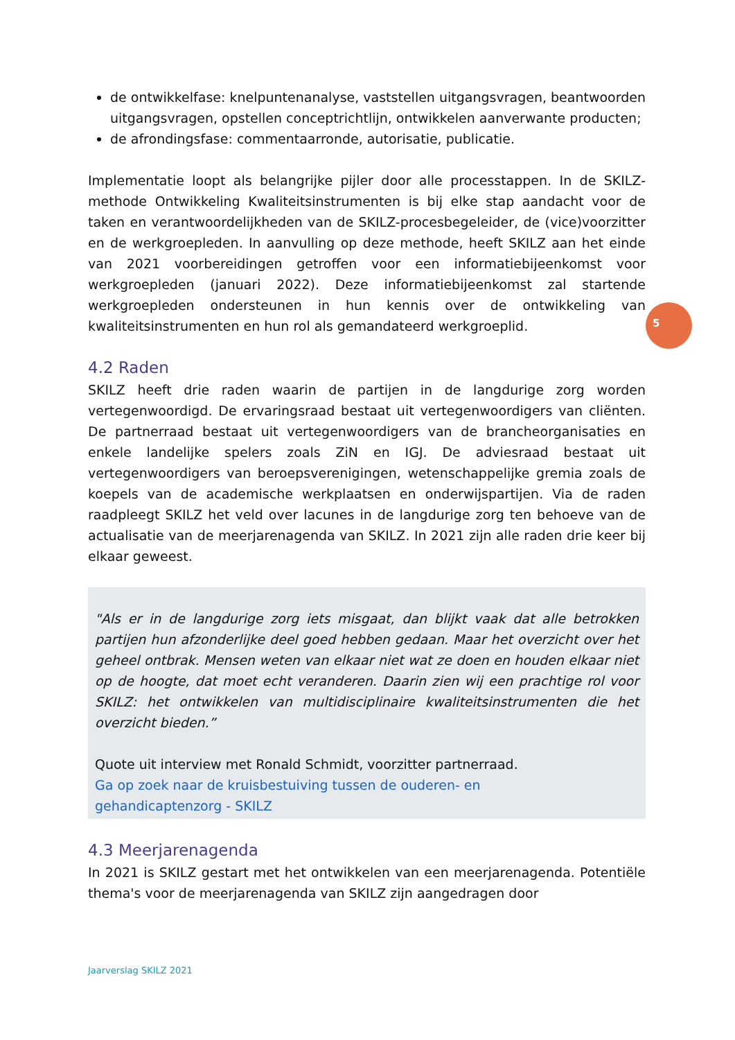de ontwikkelfase: knelpuntenanalyse, vaststellen uitgangsvragen, beantwoorden uitgangsvragen, opstellen conceptrichtlijn, ontwikkelen aanverwante producten;
de afrondingsfase: commentaarronde, autorisatie, publicatie.
Implementatie loopt als belangrijke pijler door alle processtappen. In de SKILZ-methode Ontwikkeling Kwaliteitsinstrumenten is bij elke stap aandacht voor de taken en verantwoordelijkheden van de SKILZ-procesbegeleider, de (vice)voorzitter en de werkgroepleden. In aanvulling op deze methode, heeft SKILZ aan het einde van 2021 voorbereidingen getroffen voor een informatiebijeenkomst voor werkgroepleden (januari 2022). Deze informatiebijeenkomst zal startende werkgroepleden ondersteunen in hun kennis over de ontwikkeling van kwaliteitsinstrumenten en hun rol als gemandateerd werkgroeplid.
4.2 Raden
SKILZ heeft drie raden waarin de partijen in de langdurige zorg worden vertegenwoordigd. De ervaringsraad bestaat uit vertegenwoordigers van cliënten. De partnerraad bestaat uit vertegenwoordigers van de brancheorganisaties en enkele landelijke spelers zoals ZiN en IGJ. De adviesraad bestaat uit vertegenwoordigers van beroepsverenigingen, wetenschappelijke gremia zoals de koepels van de academische werkplaatsen en onderwijspartijen. Via de raden raadpleegt SKILZ het veld over lacunes in de langdurige zorg ten behoeve van de actualisatie van de meerjarenagenda van SKILZ. In 2021 zijn alle raden drie keer bij elkaar geweest.
"Als er in de langdurige zorg iets misgaat, dan blijkt vaak dat alle betrokken partijen hun afzonderlijke deel goed hebben gedaan. Maar het overzicht over het geheel ontbrak. Mensen weten van elkaar niet wat ze doen en houden elkaar niet op de hoogte, dat moet echt veranderen. Daarin zien wij een prachtige rol voor SKILZ: het ontwikkelen van multidisciplinaire kwaliteitsinstrumenten die het overzicht bieden.”
Quote uit interview met Ronald Schmidt, voorzitter partnerraad.
Ga op zoek naar de kruisbestuiving tussen de ouderen- en
gehandicaptenzorg - SKILZ
4.3 Meerjarenagenda
In 2021 is SKILZ gestart met het ontwikkelen van een meerjarenagenda. Potentiële thema's voor de meerjarenagenda van SKILZ zijn aangedragen door
5
Jaarverslag SKILZ 2021